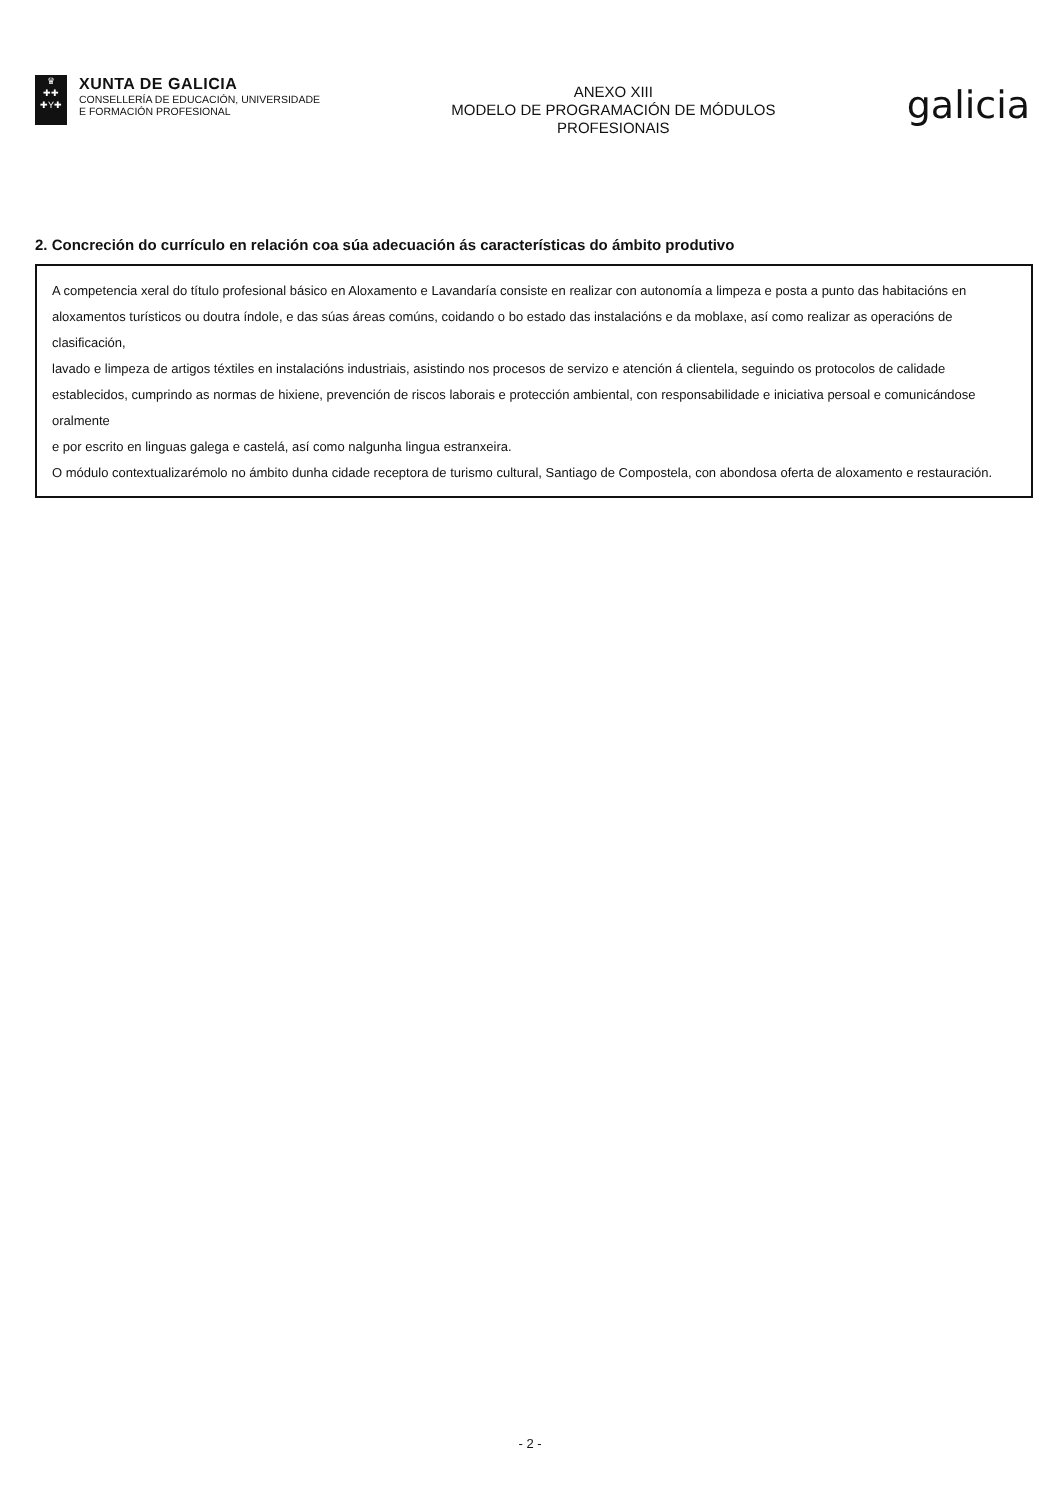♛
✚✚
✚Y✚
XUNTA DE GALICIA
CONSELLERÍA DE EDUCACIÓN, UNIVERSIDADE
E FORMACIÓN PROFESIONAL
ANEXO XIII
MODELO DE PROGRAMACIÓN DE MÓDULOS
PROFESIONAIS
galicia
2. Concreción do currículo en relación coa súa adecuación ás características do ámbito produtivo
A competencia xeral do título profesional básico en Aloxamento e Lavandaría consiste en realizar con autonomía a limpeza e posta a punto das habitacións en
aloxamentos turísticos ou doutra índole, e das súas áreas comúns, coidando o bo estado das instalacións e da moblaxe, así como realizar as operacións de clasificación,
lavado e limpeza de artigos téxtiles en instalacións industriais, asistindo nos procesos de servizo e atención á clientela, seguindo os protocolos de calidade
establecidos, cumprindo as normas de hixiene, prevención de riscos laborais e protección ambiental, con responsabilidade e iniciativa persoal e comunicándose oralmente
e por escrito en linguas galega e castelá, así como nalgunha lingua estranxeira.
O módulo contextualizarémolo no ámbito dunha cidade receptora de turismo cultural, Santiago de Compostela, con abondosa oferta de aloxamento e restauración.
- 2 -